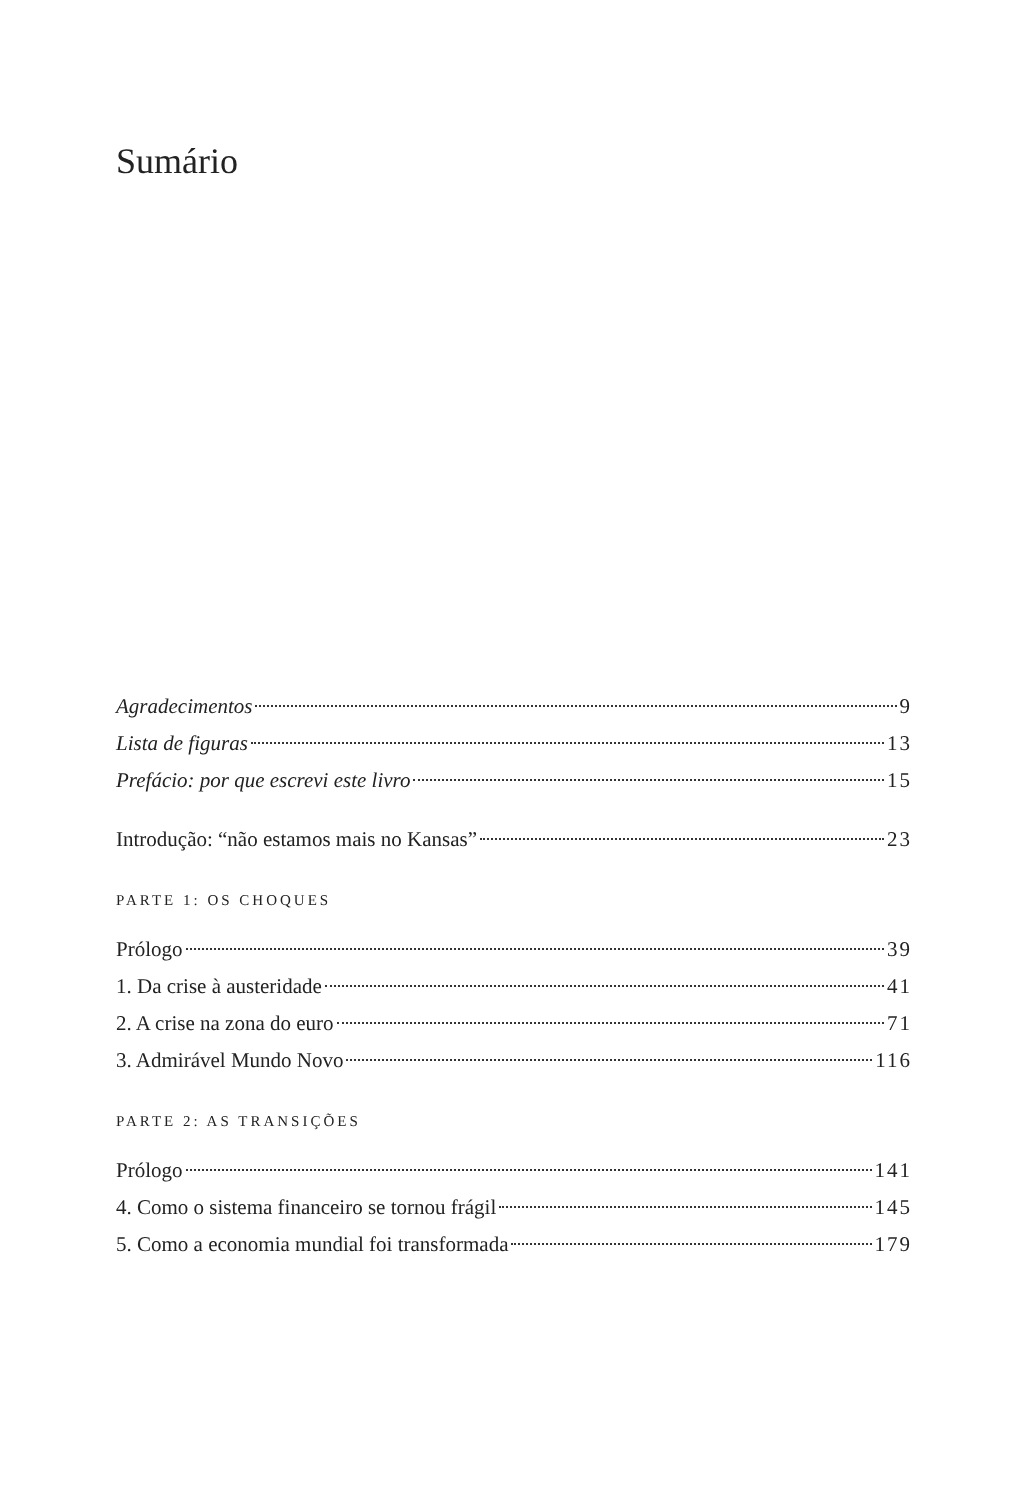Sumário
Agradecimentos 9
Lista de figuras 13
Prefácio: por que escrevi este livro 15
Introdução: “não estamos mais no Kansas” 23
PARTE 1: OS CHOQUES
Prólogo 39
1. Da crise à austeridade 41
2. A crise na zona do euro 71
3. Admirável Mundo Novo 116
PARTE 2: AS TRANSIÇÕES
Prólogo 141
4. Como o sistema financeiro se tornou frágil 145
5. Como a economia mundial foi transformada 179